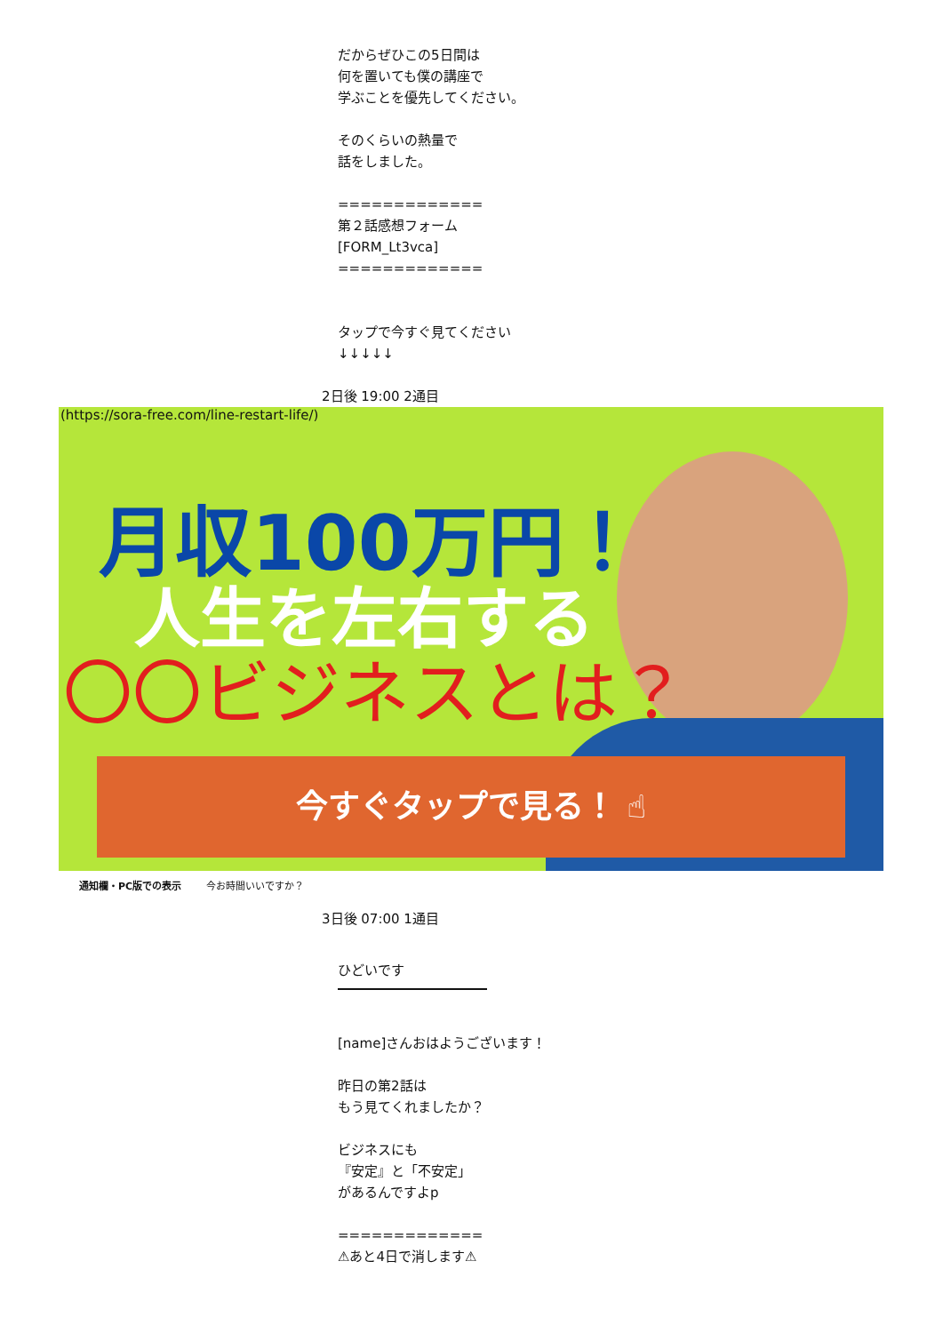だからぜひこの5日間は
何を置いても僕の講座で
学ぶことを優先してください。
そのくらいの熱量で
話をしました。
=============
第２話感想フォーム
[FORM_Lt3vca]
=============
タップで今すぐ見てください
↓↓↓↓↓
2日後 19:00 2通目
(https://sora-free.com/line-restart-life/)
月収100万円！
人生を左右する
〇〇ビジネスとは？
今すぐタップで見る！ ☝
通知欄・PC版での表示 今お時間いいですか？
3日後 07:00 1通目
ひどいです
[name]さんおはようございます！
昨日の第2話は
もう見てくれましたか？
ビジネスにも
『安定』と「不安定」
があるんですよp
=============
⚠あと4日で消します⚠